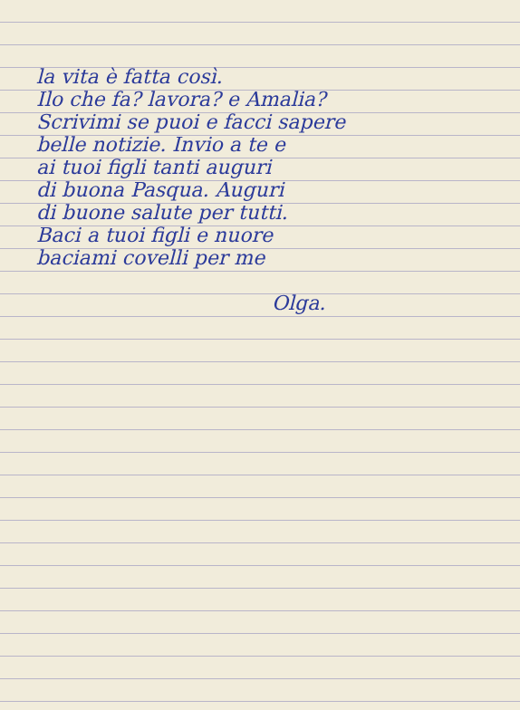la vita è fatta così.
Ilo che fa? lavora? e Amalia?
Scrivimi se puoi e facci sapere
belle notizie. Invio a te e
ai tuoi figli tanti auguri
di buona Pasqua. Auguri
di buone salute per tutti.
Baci a tuoi figli e nuore
baciami covelli per me
Olga.